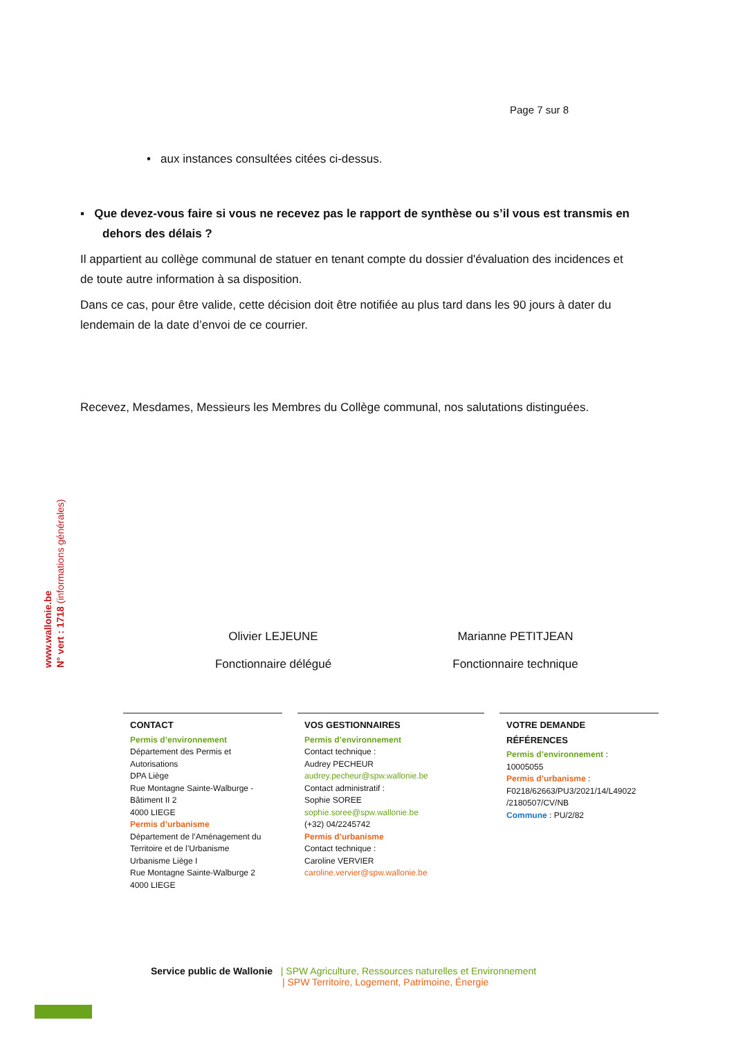Page 7 sur 8
• aux instances consultées citées ci-dessus.
▪ Que devez-vous faire si vous ne recevez pas le rapport de synthèse ou s’il vous est transmis en dehors des délais ?
Il appartient au collège communal de statuer en tenant compte du dossier d'évaluation des incidences et de toute autre information à sa disposition.
Dans ce cas, pour être valide, cette décision doit être notifiée au plus tard dans les 90 jours à dater du lendemain de la date d’envoi de ce courrier.
Recevez, Mesdames, Messieurs les Membres du Collège communal, nos salutations distinguées.
www.wallonie.be
N° vert : 1718 (informations générales)
Olivier LEJEUNE
Fonctionnaire délégué
Marianne PETITJEAN
Fonctionnaire technique
CONTACT
Permis d’environnement
Département des Permis et Autorisations
DPA Liège
Rue Montagne Sainte-Walburge - Bâtiment II 2
4000 LIEGE
Permis d’urbanisme
Département de l’Aménagement du Territoire et de l’Urbanisme
Urbanisme Liège I
Rue Montagne Sainte-Walburge 2
4000 LIEGE
VOS GESTIONNAIRES
Permis d’environnement
Contact technique :
Audrey PECHEUR
audrey.pecheur@spw.wallonie.be
Contact administratif :
Sophie SOREE
sophie.soree@spw.wallonie.be
(+32) 04/2245742
Permis d’urbanisme
Contact technique :
Caroline VERVIER
caroline.vervier@spw.wallonie.be
VOTRE DEMANDE
RÉFÉRENCES
Permis d’environnement :
10005055
Permis d’urbanisme :
F0218/62663/PU3/2021/14/L49022 /2180507/CV/NB
Commune : PU/2/82
Service public de Wallonie | SPW Agriculture, Ressources naturelles et Environnement
| SPW Territoire, Logement, Patrimoine, Énergie